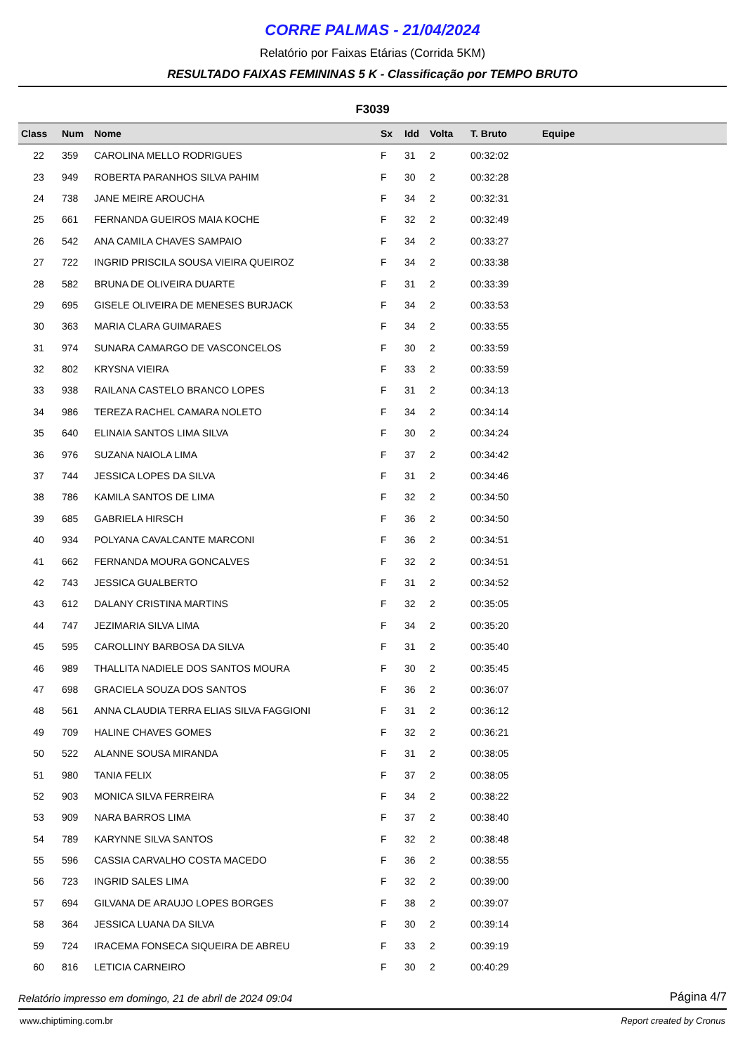CORRE PALMAS - 21/04/2024
Relatório por Faixas Etárias (Corrida 5KM)
RESULTADO FAIXAS FEMININAS 5 K - Classificação por TEMPO BRUTO
F3039
| Class | Num | Nome | Sx | Idd | Volta | T. Bruto | Equipe |
| --- | --- | --- | --- | --- | --- | --- | --- |
| 22 | 359 | CAROLINA MELLO RODRIGUES | F | 31 | 2 | 00:32:02 | |
| 23 | 949 | ROBERTA PARANHOS SILVA PAHIM | F | 30 | 2 | 00:32:28 | |
| 24 | 738 | JANE MEIRE AROUCHA | F | 34 | 2 | 00:32:31 | |
| 25 | 661 | FERNANDA GUEIROS MAIA KOCHE | F | 32 | 2 | 00:32:49 | |
| 26 | 542 | ANA CAMILA CHAVES SAMPAIO | F | 34 | 2 | 00:33:27 | |
| 27 | 722 | INGRID PRISCILA SOUSA VIEIRA QUEIROZ | F | 34 | 2 | 00:33:38 | |
| 28 | 582 | BRUNA DE OLIVEIRA DUARTE | F | 31 | 2 | 00:33:39 | |
| 29 | 695 | GISELE OLIVEIRA DE MENESES BURJACK | F | 34 | 2 | 00:33:53 | |
| 30 | 363 | MARIA CLARA GUIMARAES | F | 34 | 2 | 00:33:55 | |
| 31 | 974 | SUNARA CAMARGO DE VASCONCELOS | F | 30 | 2 | 00:33:59 | |
| 32 | 802 | KRYSNA VIEIRA | F | 33 | 2 | 00:33:59 | |
| 33 | 938 | RAILANA CASTELO BRANCO LOPES | F | 31 | 2 | 00:34:13 | |
| 34 | 986 | TEREZA RACHEL CAMARA NOLETO | F | 34 | 2 | 00:34:14 | |
| 35 | 640 | ELINAIA SANTOS LIMA SILVA | F | 30 | 2 | 00:34:24 | |
| 36 | 976 | SUZANA NAIOLA LIMA | F | 37 | 2 | 00:34:42 | |
| 37 | 744 | JESSICA LOPES DA SILVA | F | 31 | 2 | 00:34:46 | |
| 38 | 786 | KAMILA SANTOS DE LIMA | F | 32 | 2 | 00:34:50 | |
| 39 | 685 | GABRIELA HIRSCH | F | 36 | 2 | 00:34:50 | |
| 40 | 934 | POLYANA CAVALCANTE MARCONI | F | 36 | 2 | 00:34:51 | |
| 41 | 662 | FERNANDA MOURA GONCALVES | F | 32 | 2 | 00:34:51 | |
| 42 | 743 | JESSICA GUALBERTO | F | 31 | 2 | 00:34:52 | |
| 43 | 612 | DALANY CRISTINA MARTINS | F | 32 | 2 | 00:35:05 | |
| 44 | 747 | JEZIMARIA SILVA LIMA | F | 34 | 2 | 00:35:20 | |
| 45 | 595 | CAROLLINY BARBOSA DA SILVA | F | 31 | 2 | 00:35:40 | |
| 46 | 989 | THALLITA NADIELE DOS SANTOS MOURA | F | 30 | 2 | 00:35:45 | |
| 47 | 698 | GRACIELA SOUZA DOS SANTOS | F | 36 | 2 | 00:36:07 | |
| 48 | 561 | ANNA CLAUDIA TERRA ELIAS SILVA FAGGIONI | F | 31 | 2 | 00:36:12 | |
| 49 | 709 | HALINE CHAVES GOMES | F | 32 | 2 | 00:36:21 | |
| 50 | 522 | ALANNE SOUSA MIRANDA | F | 31 | 2 | 00:38:05 | |
| 51 | 980 | TANIA FELIX | F | 37 | 2 | 00:38:05 | |
| 52 | 903 | MONICA SILVA FERREIRA | F | 34 | 2 | 00:38:22 | |
| 53 | 909 | NARA BARROS LIMA | F | 37 | 2 | 00:38:40 | |
| 54 | 789 | KARYNNE SILVA SANTOS | F | 32 | 2 | 00:38:48 | |
| 55 | 596 | CASSIA CARVALHO COSTA MACEDO | F | 36 | 2 | 00:38:55 | |
| 56 | 723 | INGRID SALES LIMA | F | 32 | 2 | 00:39:00 | |
| 57 | 694 | GILVANA DE ARAUJO LOPES BORGES | F | 38 | 2 | 00:39:07 | |
| 58 | 364 | JESSICA LUANA DA SILVA | F | 30 | 2 | 00:39:14 | |
| 59 | 724 | IRACEMA FONSECA SIQUEIRA DE ABREU | F | 33 | 2 | 00:39:19 | |
| 60 | 816 | LETICIA CARNEIRO | F | 30 | 2 | 00:40:29 | |
Relatório impresso em domingo, 21 de abril de 2024 09:04 Página 4/7
www.chiptiming.com.br Report created by Cronus